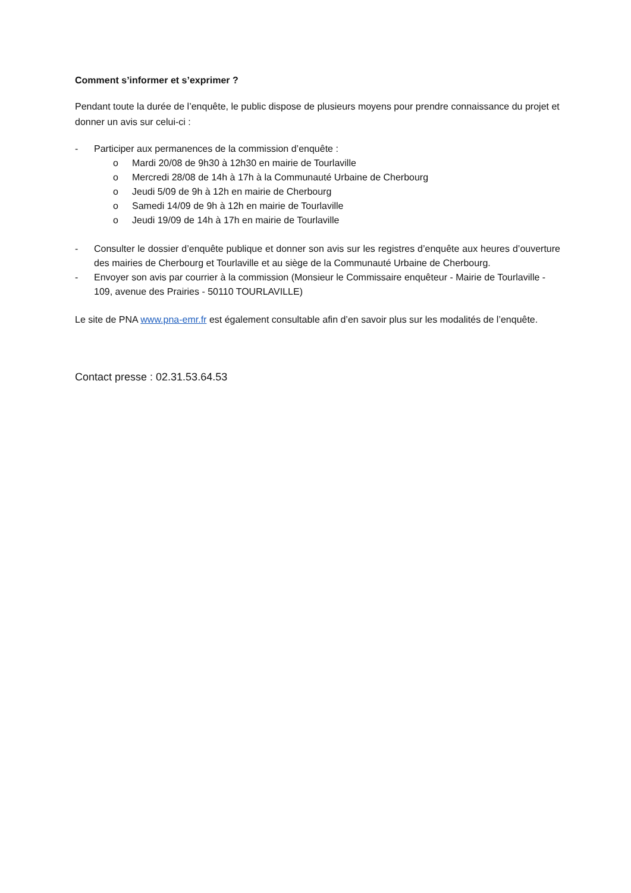Comment s’informer et s’exprimer ?
Pendant toute la durée de l’enquête, le public dispose de plusieurs moyens pour prendre connaissance du projet et donner un avis sur celui-ci :
- Participer aux permanences de la commission d’enquête :
o Mardi 20/08 de 9h30 à 12h30 en mairie de Tourlaville
o Mercredi 28/08 de 14h à 17h à la Communauté Urbaine de Cherbourg
o Jeudi 5/09 de 9h à 12h en mairie de Cherbourg
o Samedi 14/09 de 9h à 12h en mairie de Tourlaville
o Jeudi 19/09 de 14h à 17h en mairie de Tourlaville
- Consulter le dossier d’enquête publique et donner son avis sur les registres d’enquête aux heures d’ouverture des mairies de Cherbourg et Tourlaville et au siège de la Communauté Urbaine de Cherbourg.
- Envoyer son avis par courrier à la commission (Monsieur le Commissaire enquêteur - Mairie de Tourlaville - 109, avenue des Prairies - 50110 TOURLAVILLE)
Le site de PNA www.pna-emr.fr est également consultable afin d’en savoir plus sur les modalités de l’enquête.
Contact presse : 02.31.53.64.53